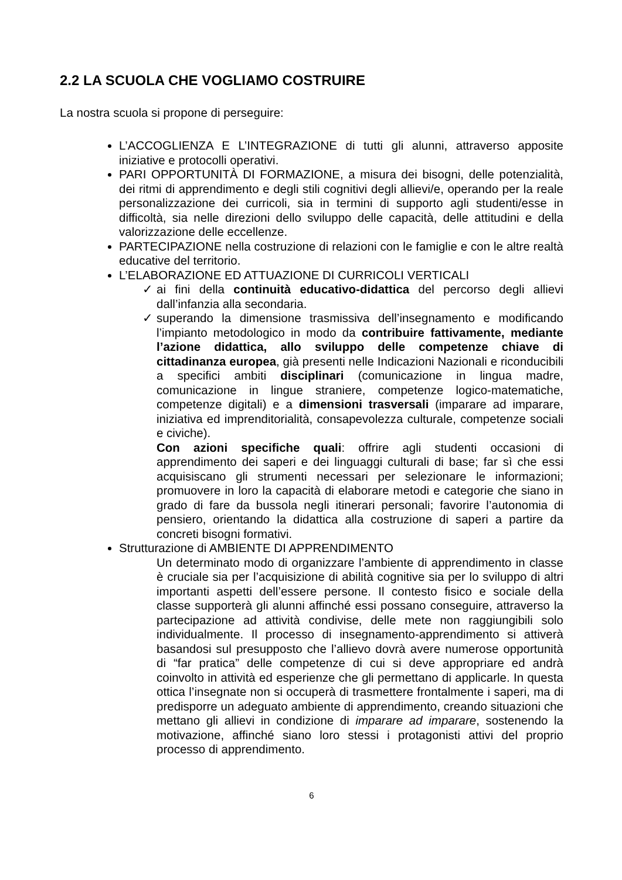2.2 LA SCUOLA CHE VOGLIAMO COSTRUIRE
La nostra scuola si propone di perseguire:
L’ACCOGLIENZA E L’INTEGRAZIONE di tutti gli alunni, attraverso apposite iniziative e protocolli operativi.
PARI OPPORTUNITÀ DI FORMAZIONE, a misura dei bisogni, delle potenzialità, dei ritmi di apprendimento e degli stili cognitivi degli allievi/e, operando per la reale personalizzazione dei curricoli, sia in termini di supporto agli studenti/esse in difficoltà, sia nelle direzioni dello sviluppo delle capacità, delle attitudini e della valorizzazione delle eccellenze.
PARTECIPAZIONE nella costruzione di relazioni con le famiglie e con le altre realtà educative del territorio.
L’ELABORAZIONE ED ATTUAZIONE DI CURRICOLI VERTICALI
✓ ai fini della continuità educativo-didattica del percorso degli allievi dall’infanzia alla secondaria.
✓ superando la dimensione trasmissiva dell’insegnamento e modificando l’impianto metodologico in modo da contribuire fattivamente, mediante l’azione didattica, allo sviluppo delle competenze chiave di cittadinanza europea, già presenti nelle Indicazioni Nazionali e riconducibili a specifici ambiti disciplinari (comunicazione in lingua madre, comunicazione in lingue straniere, competenze logico-matematiche, competenze digitali) e a dimensioni trasversali (imparare ad imparare, iniziativa ed imprenditorialità, consapevolezza culturale, competenze sociali e civiche).
Con azioni specifiche quali: offrire agli studenti occasioni di apprendimento dei saperi e dei linguaggi culturali di base; far sì che essi acquisiscano gli strumenti necessari per selezionare le informazioni; promuovere in loro la capacità di elaborare metodi e categorie che siano in grado di fare da bussola negli itinerari personali; favorire l’autonomia di pensiero, orientando la didattica alla costruzione di saperi a partire da concreti bisogni formativi.
Strutturazione di AMBIENTE DI APPRENDIMENTO
Un determinato modo di organizzare l’ambiente di apprendimento in classe è cruciale sia per l’acquisizione di abilità cognitive sia per lo sviluppo di altri importanti aspetti dell’essere persone. Il contesto fisico e sociale della classe supporterà gli alunni affinché essi possano conseguire, attraverso la partecipazione ad attività condivise, delle mete non raggiungibili solo individualmente. Il processo di insegnamento-apprendimento si attiverà basandosi sul presupposto che l’allievo dovrà avere numerose opportunità di “far pratica” delle competenze di cui si deve appropriare ed andrà coinvolto in attività ed esperienze che gli permettano di applicarle. In questa ottica l’insegnate non si occuperà di trasmettere frontalmente i saperi, ma di predisporre un adeguato ambiente di apprendimento, creando situazioni che mettano gli allievi in condizione di imparare ad imparare, sostenendo la motivazione, affinché siano loro stessi i protagonisti attivi del proprio processo di apprendimento.
6